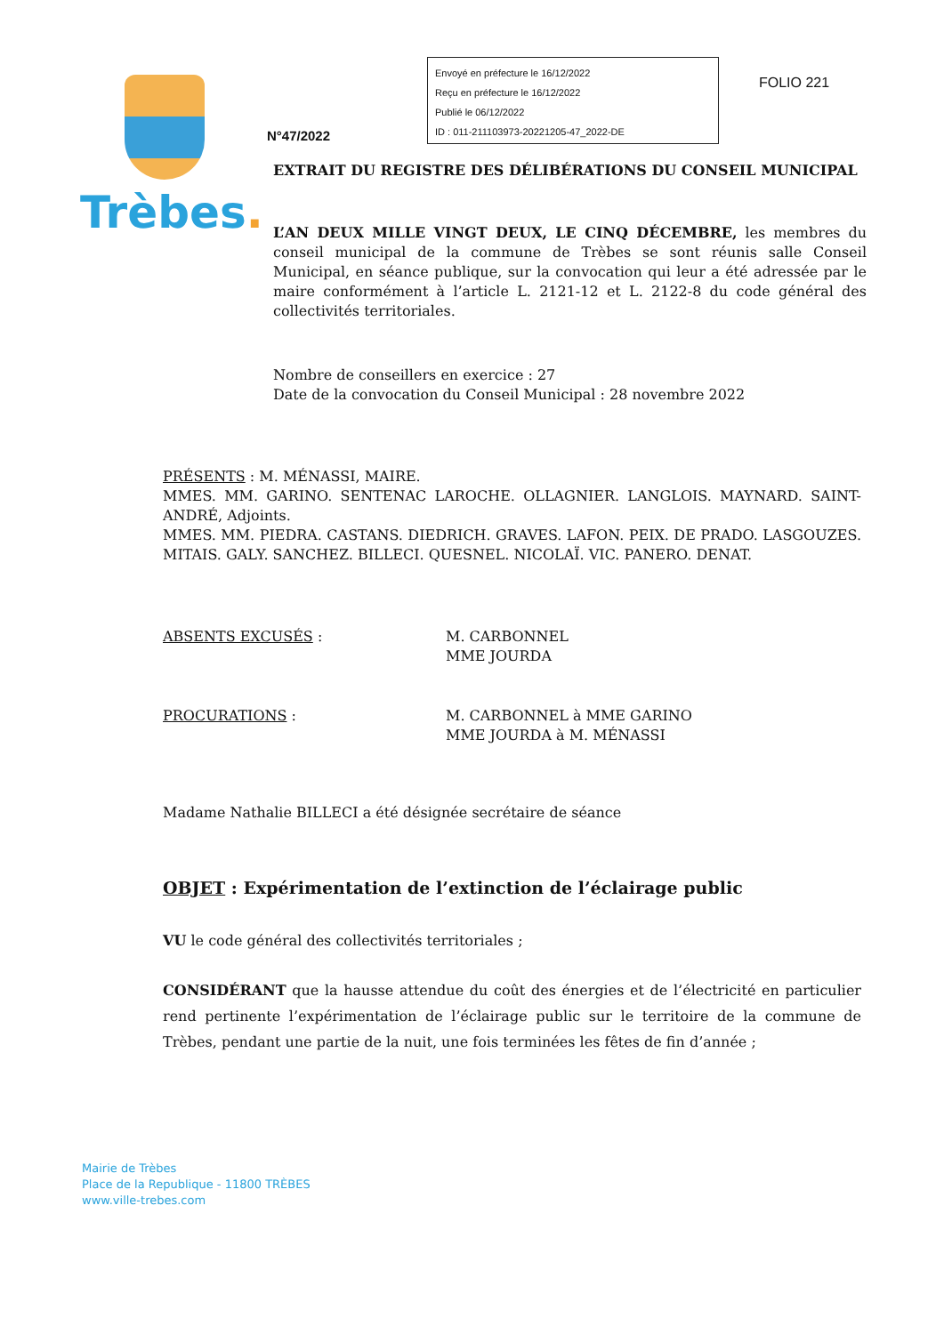Trèbes.
N°47/2022
Envoyé en préfecture le 16/12/2022
Reçu en préfecture le 16/12/2022
Publié le 06/12/2022
ID : 011-211103973-20221205-47_2022-DE
FOLIO 221
EXTRAIT DU REGISTRE DES DÉLIBÉRATIONS DU CONSEIL MUNICIPAL
L’AN DEUX MILLE VINGT DEUX, LE CINQ DÉCEMBRE, les membres du conseil municipal de la commune de Trèbes se sont réunis salle Conseil Municipal, en séance publique, sur la convocation qui leur a été adressée par le maire conformément à l’article L. 2121-12 et L. 2122-8 du code général des collectivités territoriales.
Nombre de conseillers en exercice : 27
Date de la convocation du Conseil Municipal : 28 novembre 2022
PRÉSENTS : M. MÉNASSI, MAIRE.
MMES. MM. GARINO. SENTENAC LAROCHE. OLLAGNIER. LANGLOIS. MAYNARD. SAINT-ANDRÉ, Adjoints.
MMES. MM. PIEDRA. CASTANS. DIEDRICH. GRAVES. LAFON. PEIX. DE PRADO. LASGOUZES. MITAIS. GALY. SANCHEZ. BILLECI. QUESNEL. NICOLAÏ. VIC. PANERO. DENAT.
ABSENTS EXCUSÉS : M. CARBONNEL
MME JOURDA
PROCURATIONS : M. CARBONNEL à MME GARINO
MME JOURDA à M. MÉNASSI
Madame Nathalie BILLECI a été désignée secrétaire de séance
OBJET : Expérimentation de l’extinction de l’éclairage public
VU le code général des collectivités territoriales ;
CONSIDÉRANT que la hausse attendue du coût des énergies et de l’électricité en particulier rend pertinente l’expérimentation de l’éclairage public sur le territoire de la commune de Trèbes, pendant une partie de la nuit, une fois terminées les fêtes de fin d’année ;
Mairie de Trèbes
Place de la Republique - 11800 TRÈBES
www.ville-trebes.com